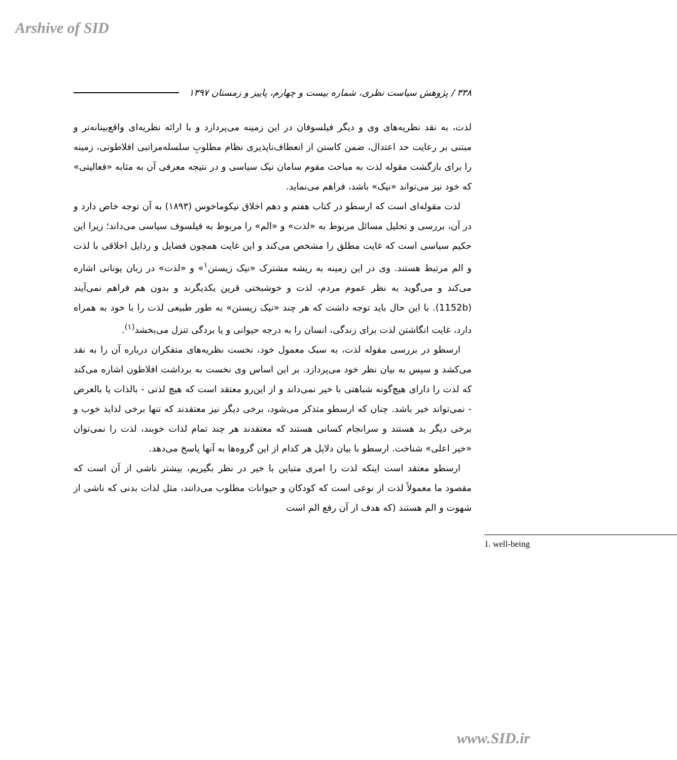Arshive of SID
۳۳۸ / پژوهش سیاست نظری، شماره بیست و چهارم، پاییز و زمستان ۱۳۹۷
لذت، به نقد نظریه‌های وی و دیگر فیلسوفان در این زمینه می‌پردازد و با ارائه نظریه‌ای واقع‌بینانه‌تر و مبتنی بر رعایت حد اعتدال، ضمن کاستن از انعطاف‌ناپذیری نظام مطلوبِ سلسله‌مراتبی افلاطونی، زمینه را برای بازگشت مقوله لذت به مباحث مقوم سامان نیک سیاسی و در نتیجه معرفی آن به مثابه «فعالیتی» که خود نیز می‌تواند «نیک» باشد، فراهم می‌نماید.
لذت مقوله‌ای است که ارسطو در کتاب هفتم و دهم اخلاق نیکوماخوس (۱۸۹۳) به آن توجه خاص دارد و در آن، بررسی و تحلیل مسائل مربوط به «لذت» و «الم» را مربوط به فیلسوف سیاسی می‌داند؛ زیرا این حکیم سیاسی است که غایت مطلق را مشخص می‌کند و این غایت همچون فضایل و رذایل اخلاقی با لذت و الم مرتبط هستند. وی در این زمینه به ریشه مشترک «نیک زیستن<sup>۱</sup>» و «لذت» در زبان یونانی اشاره می‌کند و می‌گوید به نظر عموم مردم، لذت و خوشبختی قرین یکدیگرند و بدون هم فراهم نمی‌آیند (1152b). با این حال باید توجه داشت که هر چند «نیک زیستن» به طور طبیعی لذت را با خود به همراه دارد، غایت انگاشتن لذت برای زندگی، انسان را به درجه حیوانی و یا بردگی تنزل می‌بخشد<sup>(۱)</sup>.
ارسطو در بررسی مقوله لذت، به سبک معمول خود، نخست نظریه‌های متفکران درباره آن را به نقد می‌کشد و سپس به بیان نظر خود می‌پردازد. بر این اساس وی نخست به برداشت افلاطون اشاره می‌کند که لذت را دارای هیچ‌گونه شباهتی با خیر نمی‌داند و از این‌رو معتقد است که هیچ لذتی - بالذات یا بالعرض - نمی‌تواند خیر باشد. چنان که ارسطو متذکر می‌شود، برخی دیگر نیز معتقدند که تنها برخی لذایذ خوب و برخی دیگر بد هستند و سرانجام کسانی هستند که معتقدند هر چند تمام لذات خوبند، لذت را نمی‌توان «خیر اعلی» شناخت. ارسطو با بیان دلایل هر کدام از این گروه‌ها به آنها پاسخ می‌دهد.
ارسطو معتقد است اینکه لذت را امری متباین با خیر در نظر بگیریم، بیشتر ناشی از آن است که مقصود ما معمولاً لذت از نوعی است که کودکان و حیوانات مطلوب می‌دانند، مثل لذات بدنی که ناشی از شهوت و الم هستند (که هدف از آن رفع الم است
1. well-being
www.SID.ir